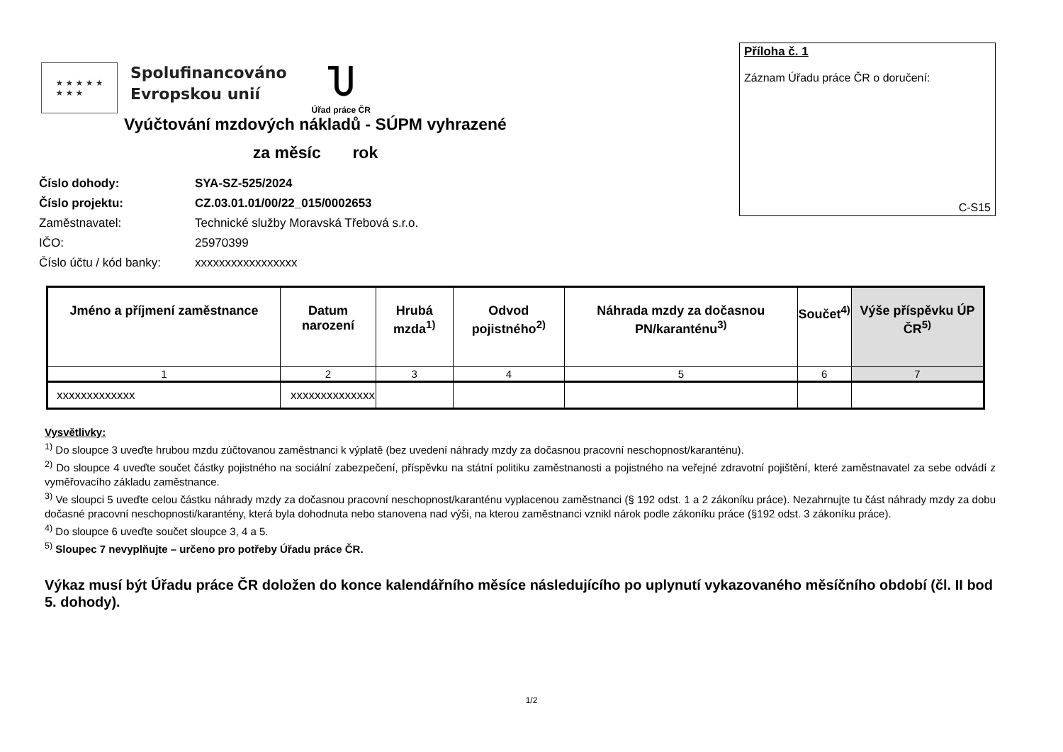★ ★ ★ ★ ★
★ ★ ★
Spolufinancováno
Evropskou unií
Ⴎ
Úřad práce ČR
Příloha č. 1
Záznam Úřadu práce ČR o doručení:
C-S15
Vyúčtování mzdových nákladů - SÚPM vyhrazené
za měsíc rok
Číslo dohody: SYA-SZ-525/2024
Číslo projektu: CZ.03.01.01/00/22_015/0002653
Zaměstnavatel: Technické služby Moravská Třebová s.r.o.
IČO: 25970399
Číslo účtu / kód banky: xxxxxxxxxxxxxxxxx
| Jméno a příjmení zaměstnance | Datum narození | Hrubá mzda<sup>1)</sup> | Odvod pojistného<sup>2)</sup> | Náhrada mzdy za dočasnou PN/karanténu<sup>3)</sup> | Součet<sup>4)</sup> | Výše příspěvku ÚP ČR<sup>5)</sup> |
| --- | --- | --- | --- | --- | --- | --- |
| 1 | 2 | 3 | 4 | 5 | 6 | 7 |
| xxxxxxxxxxxxx | xxxxxxxxxxxxxx | | | | | |
Vysvětlivky:
<sup>1)</sup> Do sloupce 3 uveďte hrubou mzdu zúčtovanou zaměstnanci k výplatě (bez uvedení náhrady mzdy za dočasnou pracovní neschopnost/karanténu).
<sup>2)</sup> Do sloupce 4 uveďte součet částky pojistného na sociální zabezpečení, příspěvku na státní politiku zaměstnanosti a pojistného na veřejné zdravotní pojištění, které zaměstnavatel za sebe odvádí z vyměřovacího základu zaměstnance.
<sup>3)</sup> Ve sloupci 5 uveďte celou částku náhrady mzdy za dočasnou pracovní neschopnost/karanténu vyplacenou zaměstnanci (§ 192 odst. 1 a 2 zákoníku práce). Nezahrnujte tu část náhrady mzdy za dobu dočasné pracovní neschopnosti/karantény, která byla dohodnuta nebo stanovena nad výši, na kterou zaměstnanci vznikl nárok podle zákoníku práce (§192 odst. 3 zákoníku práce).
<sup>4)</sup> Do sloupce 6 uveďte součet sloupce 3, 4 a 5.
<sup>5)</sup> Sloupec 7 nevyplňujte – určeno pro potřeby Úřadu práce ČR.
Výkaz musí být Úřadu práce ČR doložen do konce kalendářního měsíce následujícího po uplynutí vykazovaného měsíčního období (čl. II bod 5. dohody).
1/2